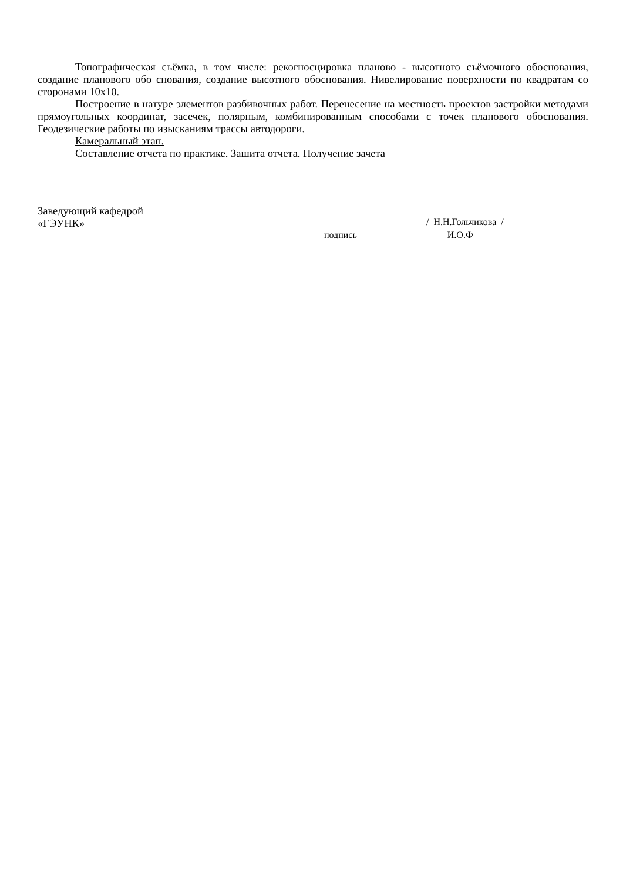Топографическая съёмка, в том числе: рекогносцировка планово - высотного съёмочного обоснования, создание планового обо снования, создание высотного обоснования. Нивелирование поверхности по квадратам со сторонами 10x10.
Построение в натуре элементов разбивочных работ. Перенесение на местность проектов застройки методами прямоугольных координат, засечек, полярным, комбинированным способами с точек планового обоснования. Геодезические работы по изысканиям трассы автодороги.
Камеральный этап.
Составление отчета по практике. Зашита отчета. Получение зачета
Заведующий кафедрой
«ГЭУНК»
/ Н.Н.Гольчикова /
подпись И.О.Ф